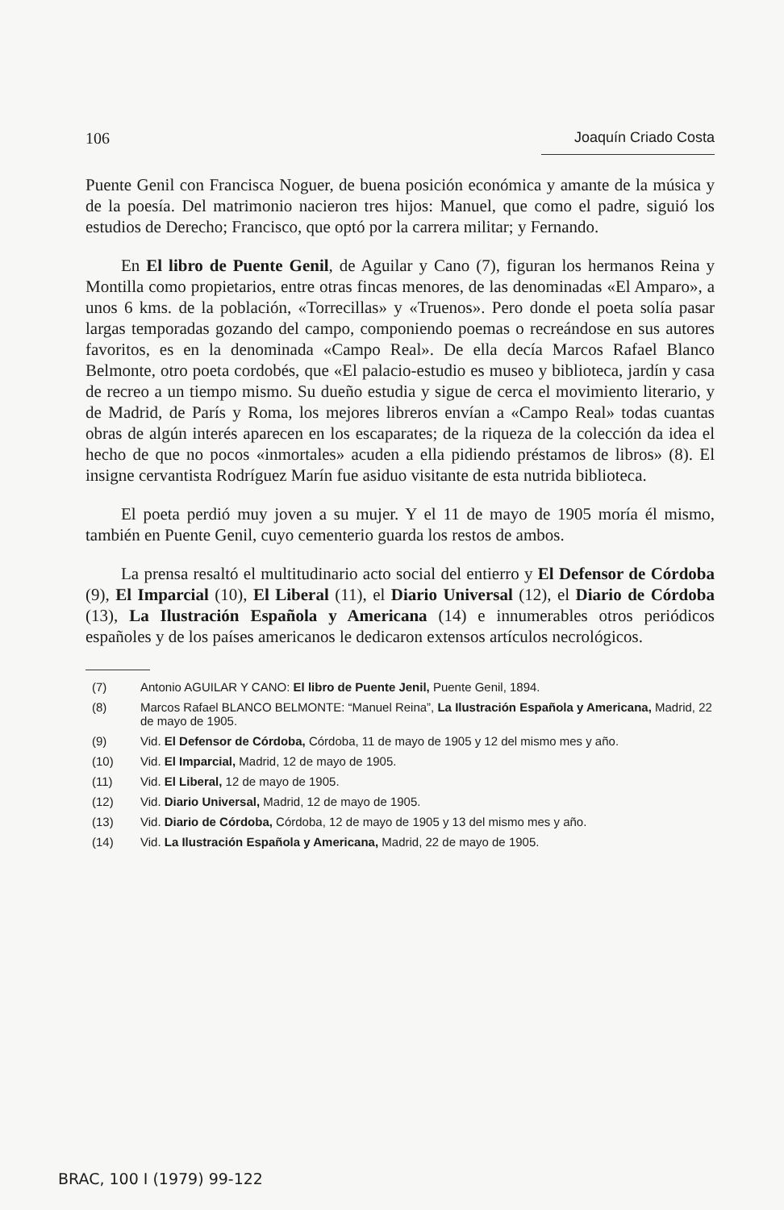106 Joaquín Criado Costa
Puente Genil con Francisca Noguer, de buena posición económica y amante de la música y de la poesía. Del matrimonio nacieron tres hijos: Manuel, que como el padre, siguió los estudios de Derecho; Francisco, que optó por la carrera militar; y Fernando.
En El libro de Puente Genil, de Aguilar y Cano (7), figuran los hermanos Reina y Montilla como propietarios, entre otras fincas menores, de las denominadas «El Amparo», a unos 6 kms. de la población, «Torrecillas» y «Truenos». Pero donde el poeta solía pasar largas temporadas gozando del campo, componiendo poemas o recreándose en sus autores favoritos, es en la denominada «Campo Real». De ella decía Marcos Rafael Blanco Belmonte, otro poeta cordobés, que «El palacio-estudio es museo y biblioteca, jardín y casa de recreo a un tiempo mismo. Su dueño estudia y sigue de cerca el movimiento literario, y de Madrid, de París y Roma, los mejores libreros envían a «Campo Real» todas cuantas obras de algún interés aparecen en los escaparates; de la riqueza de la colección da idea el hecho de que no pocos «inmortales» acuden a ella pidiendo préstamos de libros» (8). El insigne cervantista Rodríguez Marín fue asiduo visitante de esta nutrida biblioteca.
El poeta perdió muy joven a su mujer. Y el 11 de mayo de 1905 moría él mismo, también en Puente Genil, cuyo cementerio guarda los restos de ambos.
La prensa resaltó el multitudinario acto social del entierro y El Defensor de Córdoba (9), El Imparcial (10), El Liberal (11), el Diario Universal (12), el Diario de Córdoba (13), La Ilustración Española y Americana (14) e innumerables otros periódicos españoles y de los países americanos le dedicaron extensos artículos necrológicos.
(7) Antonio AGUILAR Y CANO: El libro de Puente Jenil, Puente Genil, 1894.
(8) Marcos Rafael BLANCO BELMONTE: “Manuel Reina”, La Ilustración Española y Americana, Madrid, 22 de mayo de 1905.
(9) Vid. El Defensor de Córdoba, Córdoba, 11 de mayo de 1905 y 12 del mismo mes y año.
(10) Vid. El Imparcial, Madrid, 12 de mayo de 1905.
(11) Vid. El Liberal, 12 de mayo de 1905.
(12) Vid. Diario Universal, Madrid, 12 de mayo de 1905.
(13) Vid. Diario de Córdoba, Córdoba, 12 de mayo de 1905 y 13 del mismo mes y año.
(14) Vid. La Ilustración Española y Americana, Madrid, 22 de mayo de 1905.
BRAC, 100 I (1979) 99-122